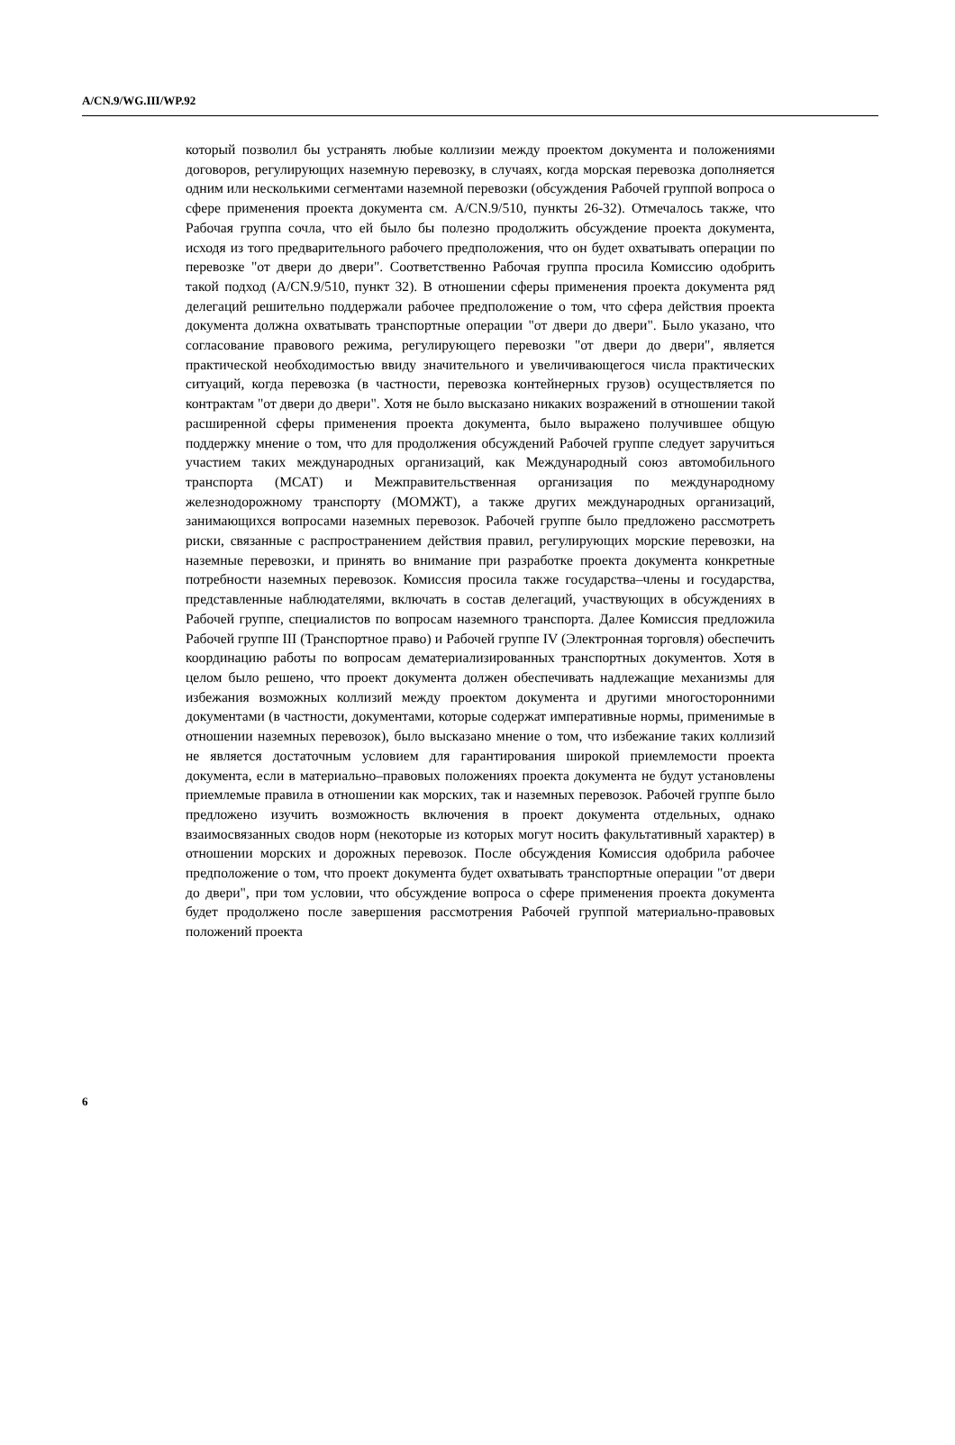A/CN.9/WG.III/WP.92
который позволил бы устранять любые коллизии между проектом документа и положениями договоров, регулирующих наземную перевозку, в случаях, когда морская перевозка дополняется одним или несколькими сегментами наземной перевозки (обсуждения Рабочей группой вопроса о сфере применения проекта документа см. A/CN.9/510, пункты 26-32). Отмечалось также, что Рабочая группа сочла, что ей было бы полезно продолжить обсуждение проекта документа, исходя из того предварительного рабочего предположения, что он будет охватывать операции по перевозке "от двери до двери". Соответственно Рабочая группа просила Комиссию одобрить такой подход (A/CN.9/510, пункт 32). В отношении сферы применения проекта документа ряд делегаций решительно поддержали рабочее предположение о том, что сфера действия проекта документа должна охватывать транспортные операции "от двери до двери". Было указано, что согласование правового режима, регулирующего перевозки "от двери до двери", является практической необходимостью ввиду значительного и увеличивающегося числа практических ситуаций, когда перевозка (в частности, перевозка контейнерных грузов) осуществляется по контрактам "от двери до двери". Хотя не было высказано никаких возражений в отношении такой расширенной сферы применения проекта документа, было выражено получившее общую поддержку мнение о том, что для продолжения обсуждений Рабочей группе следует заручиться участием таких международных организаций, как Международный союз автомобильного транспорта (МСАТ) и Межправительственная организация по международному железнодорожному транспорту (МОМЖТ), а также других международных организаций, занимающихся вопросами наземных перевозок. Рабочей группе было предложено рассмотреть риски, связанные с распространением действия правил, регулирующих морские перевозки, на наземные перевозки, и принять во внимание при разработке проекта документа конкретные потребности наземных перевозок. Комиссия просила также государства–члены и государства, представленные наблюдателями, включать в состав делегаций, участвующих в обсуждениях в Рабочей группе, специалистов по вопросам наземного транспорта. Далее Комиссия предложила Рабочей группе III (Транспортное право) и Рабочей группе IV (Электронная торговля) обеспечить координацию работы по вопросам дематериализированных транспортных документов. Хотя в целом было решено, что проект документа должен обеспечивать надлежащие механизмы для избежания возможных коллизий между проектом документа и другими многосторонними документами (в частности, документами, которые содержат императивные нормы, применимые в отношении наземных перевозок), было высказано мнение о том, что избежание таких коллизий не является достаточным условием для гарантирования широкой приемлемости проекта документа, если в материально–правовых положениях проекта документа не будут установлены приемлемые правила в отношении как морских, так и наземных перевозок. Рабочей группе было предложено изучить возможность включения в проект документа отдельных, однако взаимосвязанных сводов норм (некоторые из которых могут носить факультативный характер) в отношении морских и дорожных перевозок. После обсуждения Комиссия одобрила рабочее предположение о том, что проект документа будет охватывать транспортные операции "от двери до двери", при том условии, что обсуждение вопроса о сфере применения проекта документа будет продолжено после завершения рассмотрения Рабочей группой материально-правовых положений проекта
6